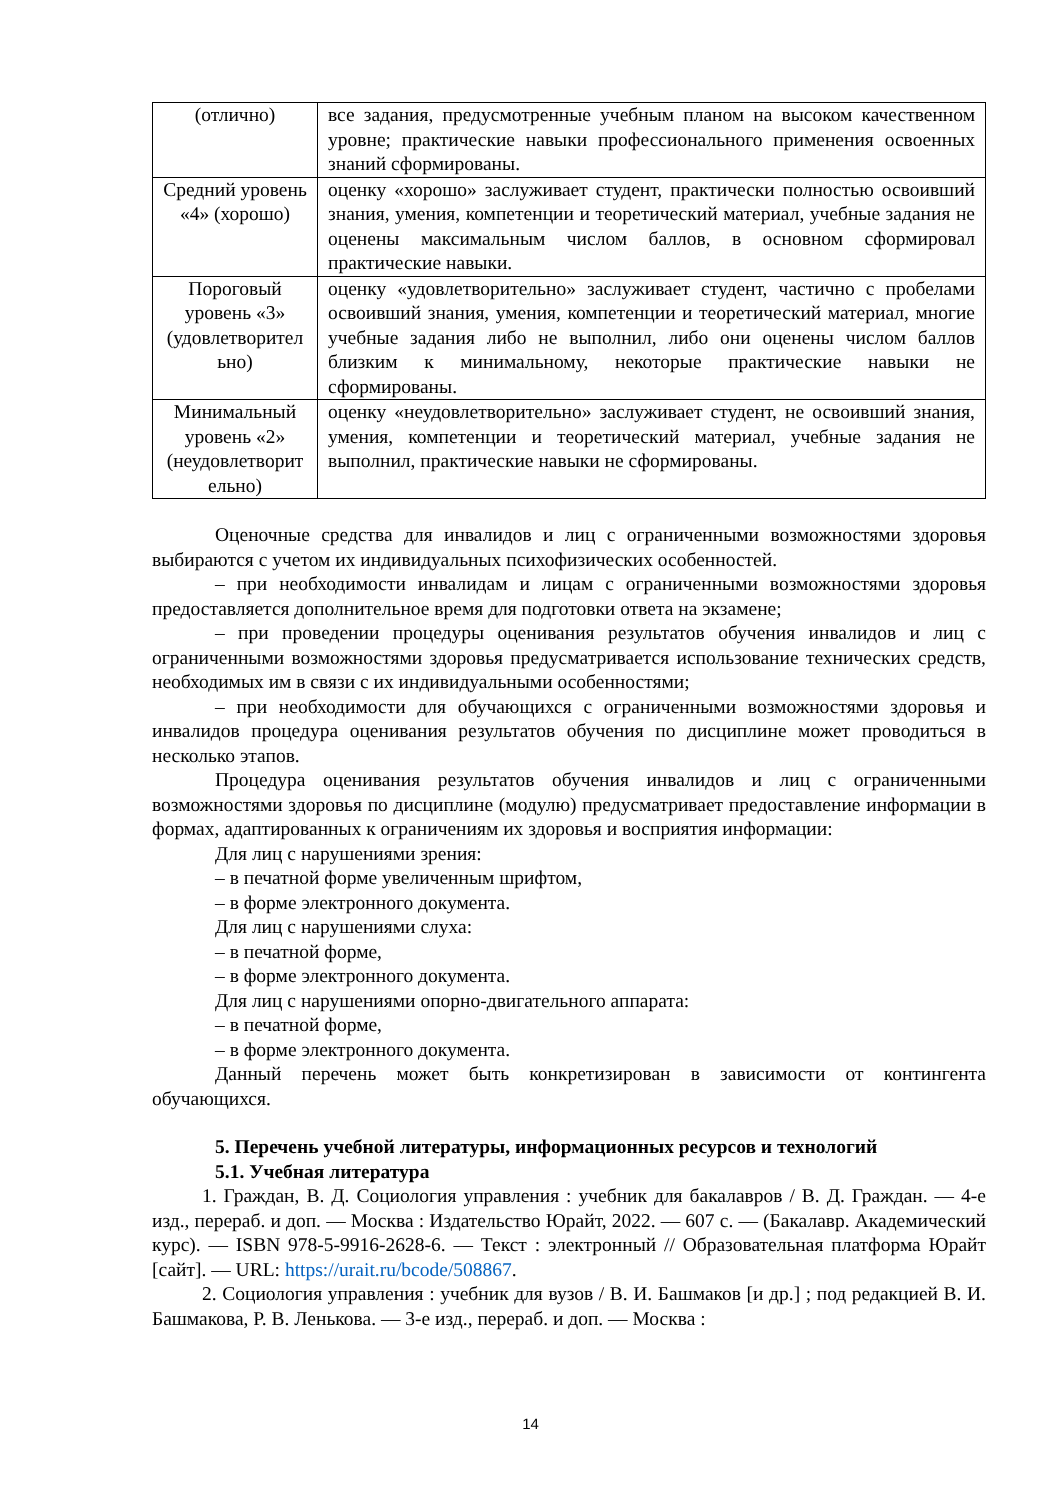| (отлично) | все задания, предусмотренные учебным планом на высоком качественном уровне; практические навыки профессионального применения освоенных знаний сформированы. |
| Средний уровень «4» (хорошо) | оценку «хорошо» заслуживает студент, практически полностью освоивший знания, умения, компетенции и теоретический материал, учебные задания не оценены максимальным числом баллов, в основном сформировал практические навыки. |
| Пороговый уровень «3» (удовлетворител ьно) | оценку «удовлетворительно» заслуживает студент, частично с пробелами освоивший знания, умения, компетенции и теоретический материал, многие учебные задания либо не выполнил, либо они оценены числом баллов близким к минимальному, некоторые практические навыки не сформированы. |
| Минимальный уровень «2» (неудовлетворит ельно) | оценку «неудовлетворительно» заслуживает студент, не освоивший знания, умения, компетенции и теоретический материал, учебные задания не выполнил, практические навыки не сформированы. |
Оценочные средства для инвалидов и лиц с ограниченными возможностями здоровья выбираются с учетом их индивидуальных психофизических особенностей.
– при необходимости инвалидам и лицам с ограниченными возможностями здоровья предоставляется дополнительное время для подготовки ответа на экзамене;
– при проведении процедуры оценивания результатов обучения инвалидов и лиц с ограниченными возможностями здоровья предусматривается использование технических средств, необходимых им в связи с их индивидуальными особенностями;
– при необходимости для обучающихся с ограниченными возможностями здоровья и инвалидов процедура оценивания результатов обучения по дисциплине может проводиться в несколько этапов.
Процедура оценивания результатов обучения инвалидов и лиц с ограниченными возможностями здоровья по дисциплине (модулю) предусматривает предоставление информации в формах, адаптированных к ограничениям их здоровья и восприятия информации:
Для лиц с нарушениями зрения:
– в печатной форме увеличенным шрифтом,
– в форме электронного документа.
Для лиц с нарушениями слуха:
– в печатной форме,
– в форме электронного документа.
Для лиц с нарушениями опорно-двигательного аппарата:
– в печатной форме,
– в форме электронного документа.
Данный перечень может быть конкретизирован в зависимости от контингента обучающихся.
5. Перечень учебной литературы, информационных ресурсов и технологий
5.1. Учебная литература
1. Граждан, В. Д. Социология управления : учебник для бакалавров / В. Д. Граждан. — 4-е изд., перераб. и доп. — Москва : Издательство Юрайт, 2022. — 607 с. — (Бакалавр. Академический курс). — ISBN 978-5-9916-2628-6. — Текст : электронный // Образовательная платформа Юрайт [сайт]. — URL: https://urait.ru/bcode/508867.
2. Социология управления : учебник для вузов / В. И. Башмаков [и др.] ; под редакцией В. И. Башмакова, Р. В. Ленькова. — 3-е изд., перераб. и доп. — Москва :
14